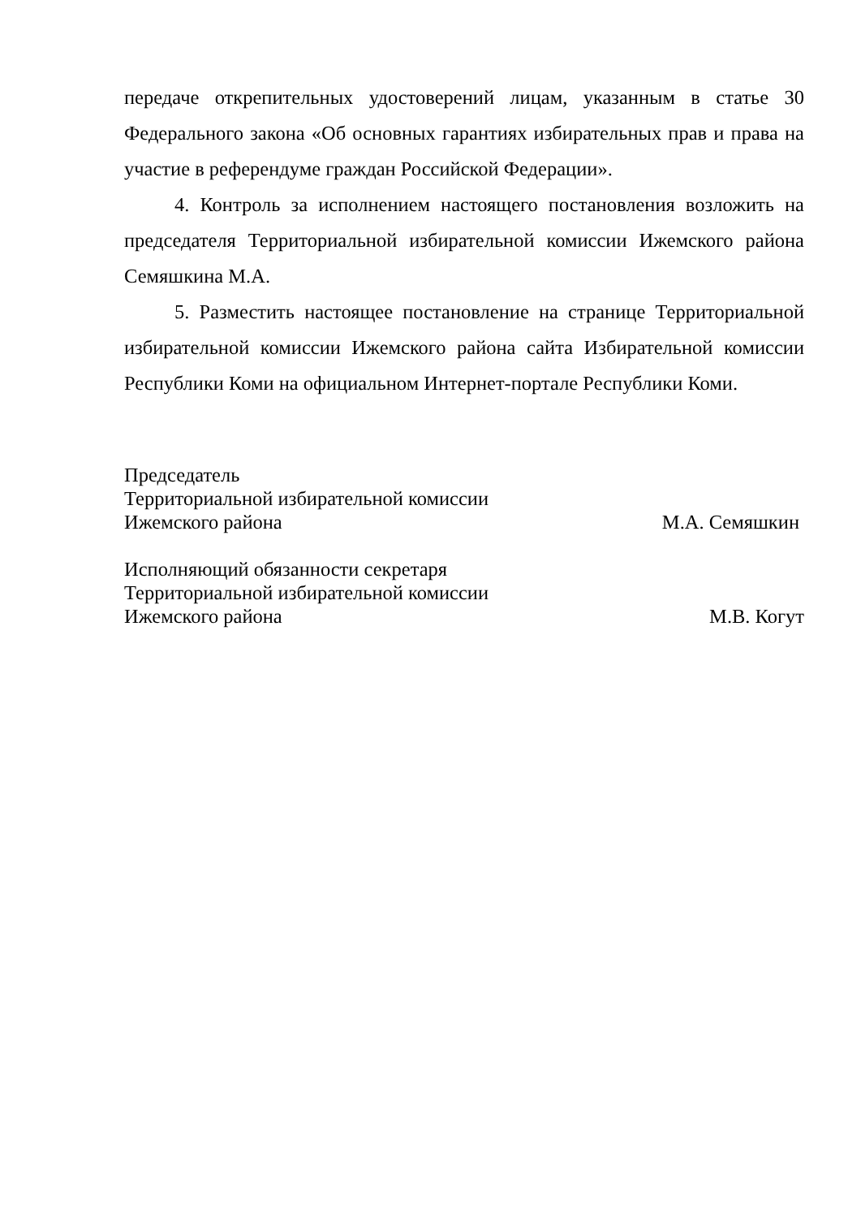передаче открепительных удостоверений лицам, указанным в статье 30 Федерального закона «Об основных гарантиях избирательных прав и права на участие в референдуме граждан Российской Федерации».
4. Контроль за исполнением настоящего постановления возложить на председателя Территориальной избирательной комиссии Ижемского района Семяшкина М.А.
5. Разместить настоящее постановление на странице Территориальной избирательной комиссии Ижемского района сайта Избирательной комиссии Республики Коми на официальном Интернет-портале Республики Коми.
Председатель
Территориальной избирательной комиссии
Ижемского района
М.А. Семяшкин
Исполняющий обязанности секретаря
Территориальной избирательной комиссии
Ижемского района
М.В. Когут